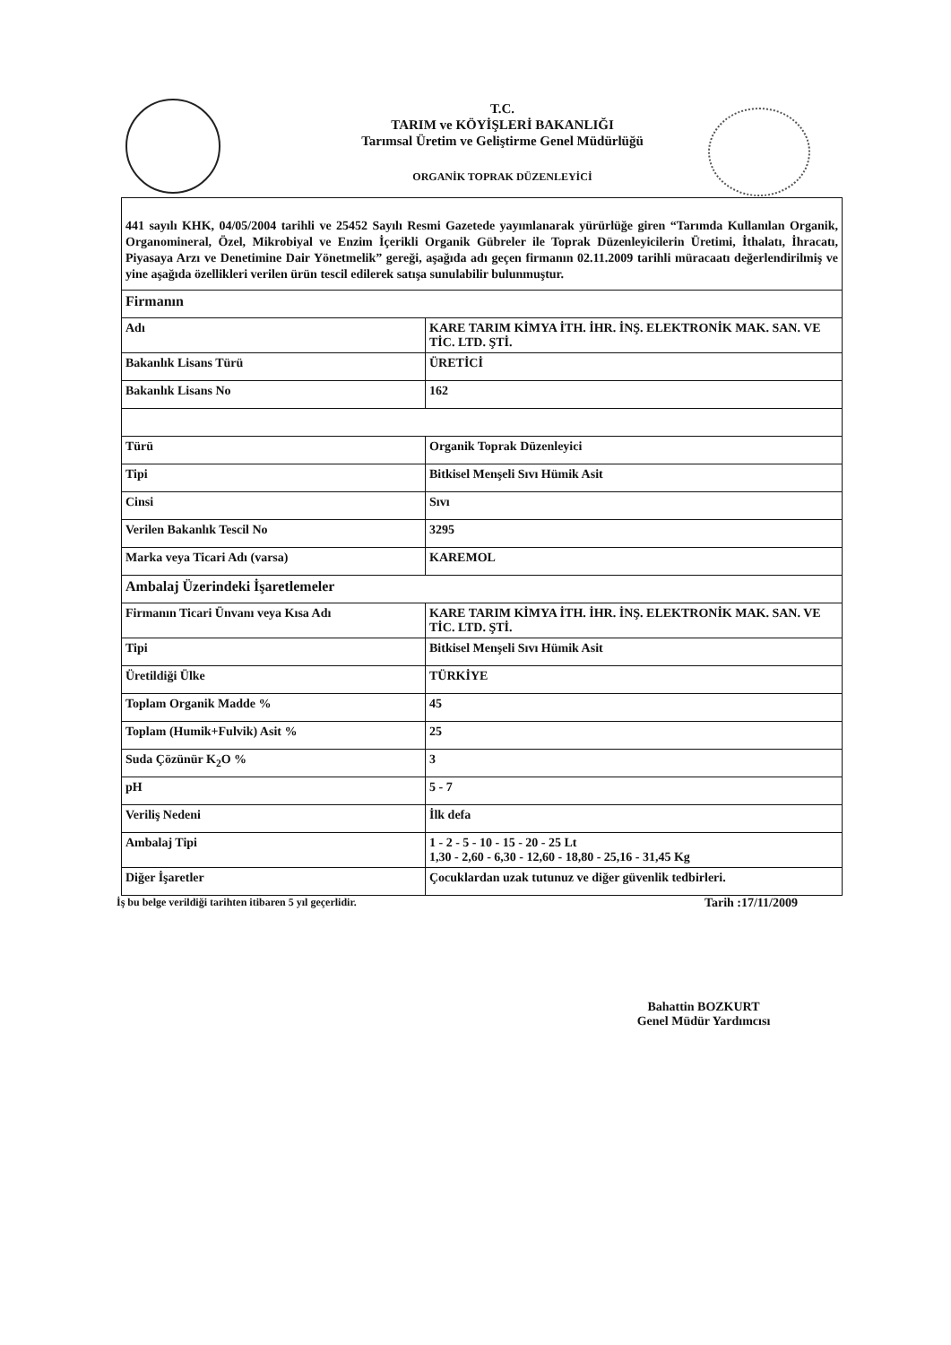T.C.
TARIM ve KÖYİŞLERİ BAKANLIĞI
Tarımsal Üretim ve Geliştirme Genel Müdürlüğü
ORGANİK TOPRAK DÜZENLEYİCİ
| 441 sayılı KHK, 04/05/2004 tarihli ve 25452 Sayılı Resmi Gazetede yayımlanarak yürürlüğe giren “Tarımda Kullanılan Organik, Organomineral, Özel, Mikrobiyal ve Enzim İçerikli Organik Gübreler ile Toprak Düzenleyicilerin Üretimi, İthalatı, İhracatı, Piyasaya Arzı ve Denetimine Dair Yönetmelik” gereği, aşağıda adı geçen firmanın 02.11.2009 tarihli müracaatı değerlendirilmiş ve yine aşağıda özellikleri verilen ürün tescil edilerek satışa sunulabilir bulunmuştur. | |
| Firmanın | |
| Adı | KARE TARIM KİMYA İTH. İHR. İNŞ. ELEKTRONİK MAK. SAN. VE TİC. LTD. ŞTİ. |
| Bakanlık Lisans Türü | ÜRETİCİ |
| Bakanlık Lisans No | 162 |
| Türü | Organik Toprak Düzenleyici |
| Tipi | Bitkisel Menşeli Sıvı Hümik Asit |
| Cinsi | Sıvı |
| Verilen Bakanlık Tescil No | 3295 |
| Marka veya Ticari Adı (varsa) | KAREMOL |
| Ambalaj Üzerindeki İşaretlemeler | |
| Firmanın Ticari Ünvanı veya Kısa Adı | KARE TARIM KİMYA İTH. İHR. İNŞ. ELEKTRONİK MAK. SAN. VE TİC. LTD. ŞTİ. |
| Tipi | Bitkisel Menşeli Sıvı Hümik Asit |
| Üretildiği Ülke | TÜRKİYE |
| Toplam Organik Madde % | 45 |
| Toplam (Humik+Fulvik) Asit % | 25 |
| Suda Çözünür K<sub>2</sub>O % | 3 |
| pH | 5 - 7 |
| Veriliş Nedeni | İlk defa |
| Ambalaj Tipi | 1 - 2 - 5 - 10 - 15 - 20 - 25 Lt 1,30 - 2,60 - 6,30 - 12,60 - 18,80 - 25,16 - 31,45 Kg |
| Diğer İşaretler | Çocuklardan uzak tutunuz ve diğer güvenlik tedbirleri. |
İş bu belge verildiği tarihten itibaren 5 yıl geçerlidir. Tarih :17/11/2009
Bahattin BOZKURT
Genel Müdür Yardımcısı